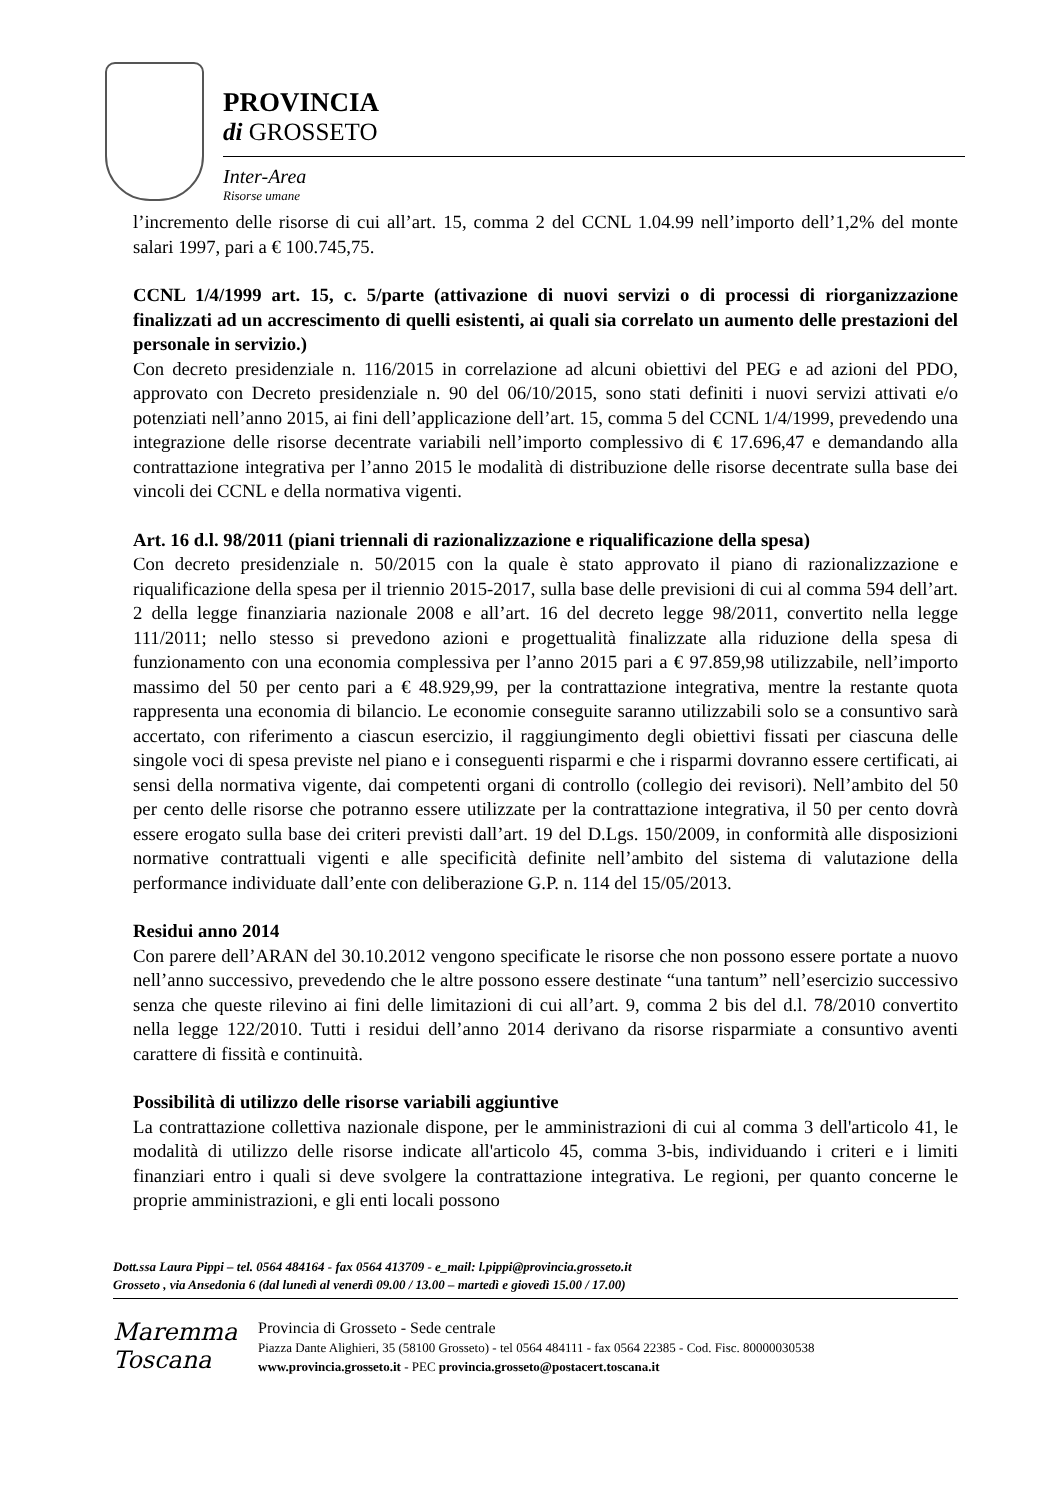PROVINCIA
di GROSSETO
Inter-Area
Risorse umane
l’incremento delle risorse di cui all’art. 15, comma 2 del CCNL 1.04.99 nell’importo dell’1,2% del monte salari 1997, pari a € 100.745,75.
CCNL 1/4/1999 art. 15, c. 5/parte (attivazione di nuovi servizi o di processi di riorganizzazione finalizzati ad un accrescimento di quelli esistenti, ai quali sia correlato un aumento delle prestazioni del personale in servizio.)
Con decreto presidenziale n. 116/2015 in correlazione ad alcuni obiettivi del PEG e ad azioni del PDO, approvato con Decreto presidenziale n. 90 del 06/10/2015, sono stati definiti i nuovi servizi attivati e/o potenziati nell’anno 2015, ai fini dell’applicazione dell’art. 15, comma 5 del CCNL 1/4/1999, prevedendo una integrazione delle risorse decentrate variabili nell’importo complessivo di € 17.696,47 e demandando alla contrattazione integrativa per l’anno 2015 le modalità di distribuzione delle risorse decentrate sulla base dei vincoli dei CCNL e della normativa vigenti.
Art. 16 d.l. 98/2011 (piani triennali di razionalizzazione e riqualificazione della spesa)
Con decreto presidenziale n. 50/2015 con la quale è stato approvato il piano di razionalizzazione e riqualificazione della spesa per il triennio 2015-2017, sulla base delle previsioni di cui al comma 594 dell’art. 2 della legge finanziaria nazionale 2008 e all’art. 16 del decreto legge 98/2011, convertito nella legge 111/2011; nello stesso si prevedono azioni e progettualità finalizzate alla riduzione della spesa di funzionamento con una economia complessiva per l’anno 2015 pari a € 97.859,98 utilizzabile, nell’importo massimo del 50 per cento pari a € 48.929,99, per la contrattazione integrativa, mentre la restante quota rappresenta una economia di bilancio. Le economie conseguite saranno utilizzabili solo se a consuntivo sarà accertato, con riferimento a ciascun esercizio, il raggiungimento degli obiettivi fissati per ciascuna delle singole voci di spesa previste nel piano e i conseguenti risparmi e che i risparmi dovranno essere certificati, ai sensi della normativa vigente, dai competenti organi di controllo (collegio dei revisori). Nell’ambito del 50 per cento delle risorse che potranno essere utilizzate per la contrattazione integrativa, il 50 per cento dovrà essere erogato sulla base dei criteri previsti dall’art. 19 del D.Lgs. 150/2009, in conformità alle disposizioni normative contrattuali vigenti e alle specificità definite nell’ambito del sistema di valutazione della performance individuate dall’ente con deliberazione G.P. n. 114 del 15/05/2013.
Residui anno 2014
Con parere dell’ARAN del 30.10.2012 vengono specificate le risorse che non possono essere portate a nuovo nell’anno successivo, prevedendo che le altre possono essere destinate “una tantum” nell’esercizio successivo senza che queste rilevino ai fini delle limitazioni di cui all’art. 9, comma 2 bis del d.l. 78/2010 convertito nella legge 122/2010. Tutti i residui dell’anno 2014 derivano da risorse risparmiate a consuntivo aventi carattere di fissità e continuità.
Possibilità di utilizzo delle risorse variabili aggiuntive
La contrattazione collettiva nazionale dispone, per le amministrazioni di cui al comma 3 dell'articolo 41, le modalità di utilizzo delle risorse indicate all'articolo 45, comma 3-bis, individuando i criteri e i limiti finanziari entro i quali si deve svolgere la contrattazione integrativa. Le regioni, per quanto concerne le proprie amministrazioni, e gli enti locali possono
Dott.ssa Laura Pippi – tel. 0564 484164 - fax 0564 413709 - e_mail: l.pippi@provincia.grosseto.it
Grosseto , via Ansedonia 6 (dal lunedì al venerdì 09.00 / 13.00 – martedì e giovedì 15.00 / 17.00)
Maremma
Toscana
Provincia di Grosseto - Sede centrale
Piazza Dante Alighieri, 35 (58100 Grosseto) - tel 0564 484111 - fax 0564 22385 - Cod. Fisc. 80000030538
www.provincia.grosseto.it - PEC provincia.grosseto@postacert.toscana.it